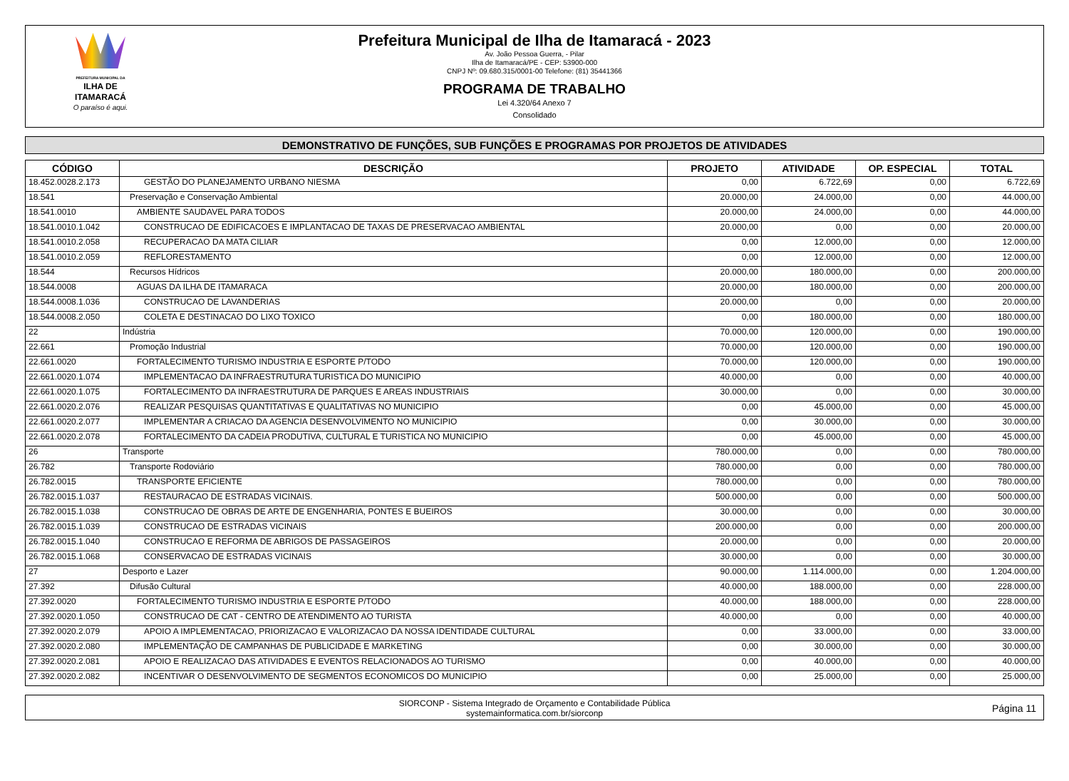PREFEITURA MUNICIPAL DA
ILHA DE ITAMARACÁ
O paraíso é aqui.
Prefeitura Municipal de Ilha de Itamaracá - 2023
Av. João Pessoa Guerra, - Pilar
Ilha de Itamaracá/PE - CEP: 53900-000
CNPJ Nº: 09.680.315/0001-00 Telefone: (81) 35441366
PROGRAMA DE TRABALHO
Lei 4.320/64 Anexo 7
Consolidado
DEMONSTRATIVO DE FUNÇÕES, SUB FUNÇÕES E PROGRAMAS POR PROJETOS DE ATIVIDADES
| CÓDIGO | DESCRIÇÃO | PROJETO | ATIVIDADE | OP. ESPECIAL | TOTAL |
| --- | --- | --- | --- | --- | --- |
| 18.452.0028.2.173 | GESTÃO DO PLANEJAMENTO URBANO NIESMA | 0,00 | 6.722,69 | 0,00 | 6.722,69 |
| 18.541 | Preservação e Conservação Ambiental | 20.000,00 | 24.000,00 | 0,00 | 44.000,00 |
| 18.541.0010 | AMBIENTE SAUDAVEL PARA TODOS | 20.000,00 | 24.000,00 | 0,00 | 44.000,00 |
| 18.541.0010.1.042 | CONSTRUCAO DE EDIFICACOES E IMPLANTACAO DE TAXAS DE PRESERVACAO AMBIENTAL | 20.000,00 | 0,00 | 0,00 | 20.000,00 |
| 18.541.0010.2.058 | RECUPERACAO DA MATA CILIAR | 0,00 | 12.000,00 | 0,00 | 12.000,00 |
| 18.541.0010.2.059 | REFLORESTAMENTO | 0,00 | 12.000,00 | 0,00 | 12.000,00 |
| 18.544 | Recursos Hídricos | 20.000,00 | 180.000,00 | 0,00 | 200.000,00 |
| 18.544.0008 | AGUAS DA ILHA DE ITAMARACA | 20.000,00 | 180.000,00 | 0,00 | 200.000,00 |
| 18.544.0008.1.036 | CONSTRUCAO DE LAVANDERIAS | 20.000,00 | 0,00 | 0,00 | 20.000,00 |
| 18.544.0008.2.050 | COLETA E DESTINACAO DO LIXO TOXICO | 0,00 | 180.000,00 | 0,00 | 180.000,00 |
| 22 | Indústria | 70.000,00 | 120.000,00 | 0,00 | 190.000,00 |
| 22.661 | Promoção Industrial | 70.000,00 | 120.000,00 | 0,00 | 190.000,00 |
| 22.661.0020 | FORTALECIMENTO TURISMO INDUSTRIA E ESPORTE P/TODO | 70.000,00 | 120.000,00 | 0,00 | 190.000,00 |
| 22.661.0020.1.074 | IMPLEMENTACAO DA INFRAESTRUTURA TURISTICA DO MUNICIPIO | 40.000,00 | 0,00 | 0,00 | 40.000,00 |
| 22.661.0020.1.075 | FORTALECIMENTO DA INFRAESTRUTURA DE PARQUES E AREAS INDUSTRIAIS | 30.000,00 | 0,00 | 0,00 | 30.000,00 |
| 22.661.0020.2.076 | REALIZAR PESQUISAS QUANTITATIVAS E QUALITATIVAS NO MUNICIPIO | 0,00 | 45.000,00 | 0,00 | 45.000,00 |
| 22.661.0020.2.077 | IMPLEMENTAR A CRIACAO DA AGENCIA DESENVOLVIMENTO NO MUNICIPIO | 0,00 | 30.000,00 | 0,00 | 30.000,00 |
| 22.661.0020.2.078 | FORTALECIMENTO DA CADEIA PRODUTIVA, CULTURAL E TURISTICA NO MUNICIPIO | 0,00 | 45.000,00 | 0,00 | 45.000,00 |
| 26 | Transporte | 780.000,00 | 0,00 | 0,00 | 780.000,00 |
| 26.782 | Transporte Rodoviário | 780.000,00 | 0,00 | 0,00 | 780.000,00 |
| 26.782.0015 | TRANSPORTE EFICIENTE | 780.000,00 | 0,00 | 0,00 | 780.000,00 |
| 26.782.0015.1.037 | RESTAURACAO DE ESTRADAS VICINAIS. | 500.000,00 | 0,00 | 0,00 | 500.000,00 |
| 26.782.0015.1.038 | CONSTRUCAO DE OBRAS DE ARTE DE ENGENHARIA, PONTES E BUEIROS | 30.000,00 | 0,00 | 0,00 | 30.000,00 |
| 26.782.0015.1.039 | CONSTRUCAO DE ESTRADAS VICINAIS | 200.000,00 | 0,00 | 0,00 | 200.000,00 |
| 26.782.0015.1.040 | CONSTRUCAO E REFORMA DE ABRIGOS DE PASSAGEIROS | 20.000,00 | 0,00 | 0,00 | 20.000,00 |
| 26.782.0015.1.068 | CONSERVACAO DE ESTRADAS VICINAIS | 30.000,00 | 0,00 | 0,00 | 30.000,00 |
| 27 | Desporto e Lazer | 90.000,00 | 1.114.000,00 | 0,00 | 1.204.000,00 |
| 27.392 | Difusão Cultural | 40.000,00 | 188.000,00 | 0,00 | 228.000,00 |
| 27.392.0020 | FORTALECIMENTO TURISMO INDUSTRIA E ESPORTE P/TODO | 40.000,00 | 188.000,00 | 0,00 | 228.000,00 |
| 27.392.0020.1.050 | CONSTRUCAO DE CAT - CENTRO DE ATENDIMENTO AO TURISTA | 40.000,00 | 0,00 | 0,00 | 40.000,00 |
| 27.392.0020.2.079 | APOIO A IMPLEMENTACAO, PRIORIZACAO E VALORIZACAO DA NOSSA IDENTIDADE CULTURAL | 0,00 | 33.000,00 | 0,00 | 33.000,00 |
| 27.392.0020.2.080 | IMPLEMENTAÇÃO DE CAMPANHAS DE PUBLICIDADE E MARKETING | 0,00 | 30.000,00 | 0,00 | 30.000,00 |
| 27.392.0020.2.081 | APOIO E REALIZACAO DAS ATIVIDADES E EVENTOS RELACIONADOS AO TURISMO | 0,00 | 40.000,00 | 0,00 | 40.000,00 |
| 27.392.0020.2.082 | INCENTIVAR O DESENVOLVIMENTO DE SEGMENTOS ECONOMICOS DO MUNICIPIO | 0,00 | 25.000,00 | 0,00 | 25.000,00 |
SIORCONP - Sistema Integrado de Orçamento e Contabilidade Pública
systemainformatica.com.br/siorconp
Página 11